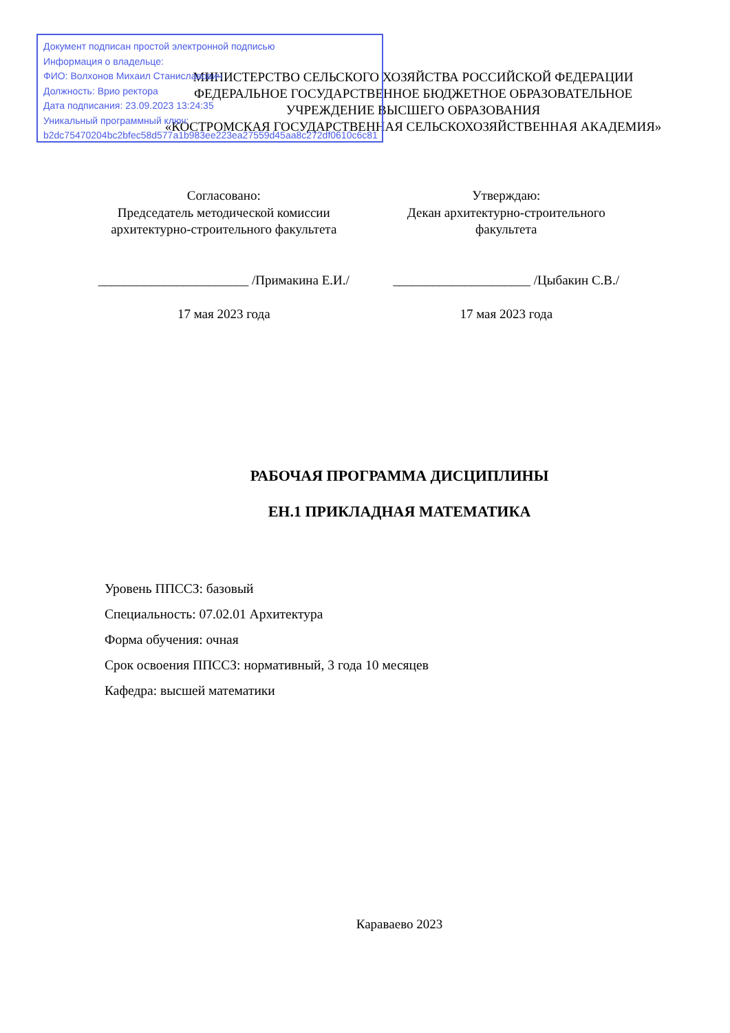МИНИСТЕРСТВО СЕЛЬСКОГО ХОЗЯЙСТВА РОССИЙСКОЙ ФЕДЕРАЦИИ
ФЕДЕРАЛЬНОЕ ГОСУДАРСТВЕННОЕ БЮДЖЕТНОЕ ОБРАЗОВАТЕЛЬНОЕ
УЧРЕЖДЕНИЕ ВЫСШЕГО ОБРАЗОВАНИЯ
«КОСТРОМСКАЯ ГОСУДАРСТВЕННАЯ СЕЛЬСКОХОЗЯЙСТВЕННАЯ АКАДЕМИЯ»
Документ подписан простой электронной подписью
Информация о владельце:
ФИО: Волхонов Михаил Станиславович
Должность: Врио ректора
Дата подписания: 23.09.2023 13:24:35
Уникальный программный ключ:
b2dc75470204bc2bfec58d577a1b983ee223ea27559d45aa8c272df0610c6c81
Согласовано:
Председатель методической комиссии
архитектурно-строительного факультета
_______________________ /Примакина Е.И./
17 мая 2023 года
Утверждаю:
Декан архитектурно-строительного
факультета
_____________________ /Цыбакин С.В./
17 мая 2023 года
РАБОЧАЯ ПРОГРАММА ДИСЦИПЛИНЫ
ЕН.1 ПРИКЛАДНАЯ МАТЕМАТИКА
Уровень ППССЗ: базовый
Специальность: 07.02.01 Архитектура
Форма обучения: очная
Срок освоения ППССЗ: нормативный, 3 года 10 месяцев
Кафедра: высшей математики
Караваево 2023